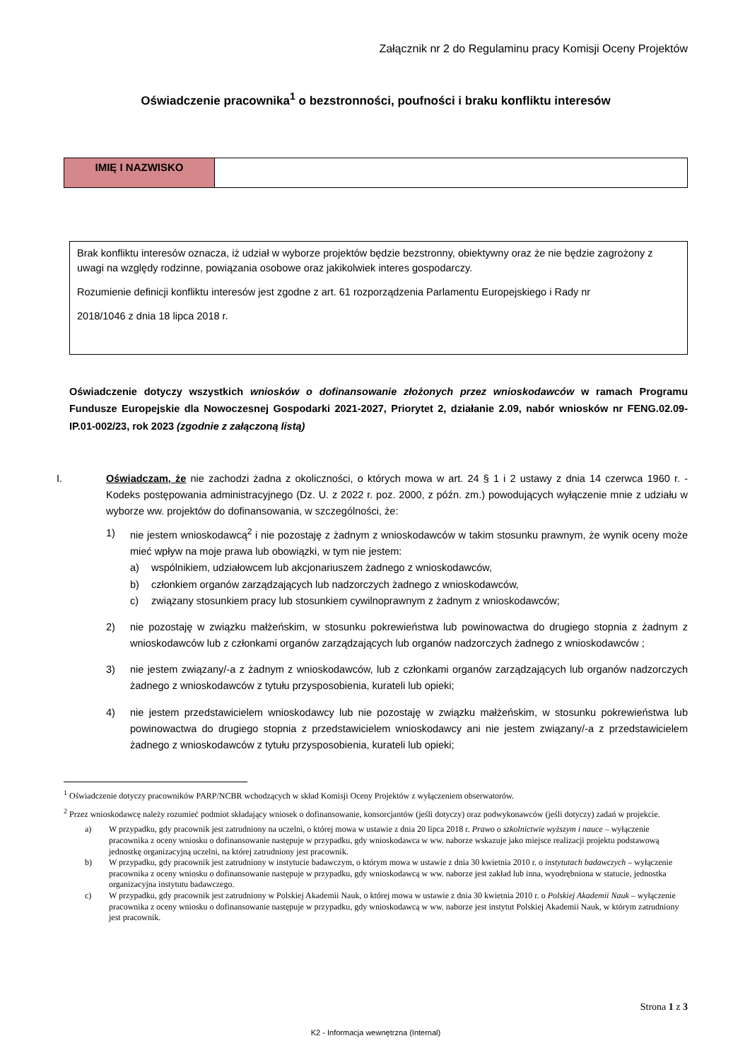Załącznik nr 2 do Regulaminu pracy Komisji Oceny Projektów
Oświadczenie pracownika<sup>1</sup> o bezstronności, poufności i braku konfliktu interesów
| IMIĘ I NAZWISKO | |
Brak konfliktu interesów oznacza, iż udział w wyborze projektów będzie bezstronny, obiektywny oraz że nie będzie zagrożony z uwagi na względy rodzinne, powiązania osobowe oraz jakikolwiek interes gospodarczy.
Rozumienie definicji konfliktu interesów jest zgodne z art. 61 rozporządzenia Parlamentu Europejskiego i Rady nr
2018/1046 z dnia 18 lipca 2018 r.
Oświadczenie dotyczy wszystkich wniosków o dofinansowanie złożonych przez wnioskodawców w ramach Programu Fundusze Europejskie dla Nowoczesnej Gospodarki 2021-2027, Priorytet 2, działanie 2.09, nabór wniosków nr FENG.02.09-IP.01-002/23, rok 2023 (zgodnie z załączoną listą)
I. Oświadczam, że nie zachodzi żadna z okoliczności, o których mowa w art. 24 § 1 i 2 ustawy z dnia 14 czerwca 1960 r. - Kodeks postępowania administracyjnego (Dz. U. z 2022 r. poz. 2000, z późn. zm.) powodujących wyłączenie mnie z udziału w wyborze ww. projektów do dofinansowania, w szczególności, że:
1) nie jestem wnioskodawcą<sup>2</sup> i nie pozostaję z żadnym z wnioskodawców w takim stosunku prawnym, że wynik oceny może mieć wpływ na moje prawa lub obowiązki, w tym nie jestem:
a) wspólnikiem, udziałowcem lub akcjonariuszem żadnego z wnioskodawców,
b) członkiem organów zarządzających lub nadzorczych żadnego z wnioskodawców,
c) związany stosunkiem pracy lub stosunkiem cywilnoprawnym z żadnym z wnioskodawców;
2) nie pozostaję w związku małżeńskim, w stosunku pokrewieństwa lub powinowactwa do drugiego stopnia z żadnym z wnioskodawców lub z członkami organów zarządzających lub organów nadzorczych żadnego z wnioskodawców ;
3) nie jestem związany/-a z żadnym z wnioskodawców, lub z członkami organów zarządzających lub organów nadzorczych żadnego z wnioskodawców z tytułu przysposobienia, kurateli lub opieki;
4) nie jestem przedstawicielem wnioskodawcy lub nie pozostaję w związku małżeńskim, w stosunku pokrewieństwa lub powinowactwa do drugiego stopnia z przedstawicielem wnioskodawcy ani nie jestem związany/-a z przedstawicielem żadnego z wnioskodawców z tytułu przysposobienia, kurateli lub opieki;
<sup>1</sup> Oświadczenie dotyczy pracowników PARP/NCBR wchodzących w skład Komisji Oceny Projektów z wyłączeniem obserwatorów.
<sup>2</sup> Przez wnioskodawcę należy rozumieć podmiot składający wniosek o dofinansowanie, konsorcjantów (jeśli dotyczy) oraz podwykonawców (jeśli dotyczy) zadań w projekcie.
a) W przypadku, gdy pracownik jest zatrudniony na uczelni, o której mowa w ustawie z dnia 20 lipca 2018 r. Prawo o szkolnictwie wyższym i nauce – wyłączenie pracownika z oceny wniosku o dofinansowanie następuje w przypadku, gdy wnioskodawca w ww. naborze wskazuje jako miejsce realizacji projektu podstawową jednostkę organizacyjną uczelni, na której zatrudniony jest pracownik.
b) W przypadku, gdy pracownik jest zatrudniony w instytucie badawczym, o którym mowa w ustawie z dnia 30 kwietnia 2010 r. o instytutach badawczych – wyłączenie pracownika z oceny wniosku o dofinansowanie następuje w przypadku, gdy wnioskodawcą w ww. naborze jest zakład lub inna, wyodrębniona w statucie, jednostka organizacyjna instytutu badawczego.
c) W przypadku, gdy pracownik jest zatrudniony w Polskiej Akademii Nauk, o której mowa w ustawie z dnia 30 kwietnia 2010 r. o Polskiej Akademii Nauk – wyłączenie pracownika z oceny wniosku o dofinansowanie następuje w przypadku, gdy wnioskodawcą w ww. naborze jest instytut Polskiej Akademii Nauk, w którym zatrudniony jest pracownik.
Strona 1 z 3
K2 - Informacja wewnętrzna (Internal)